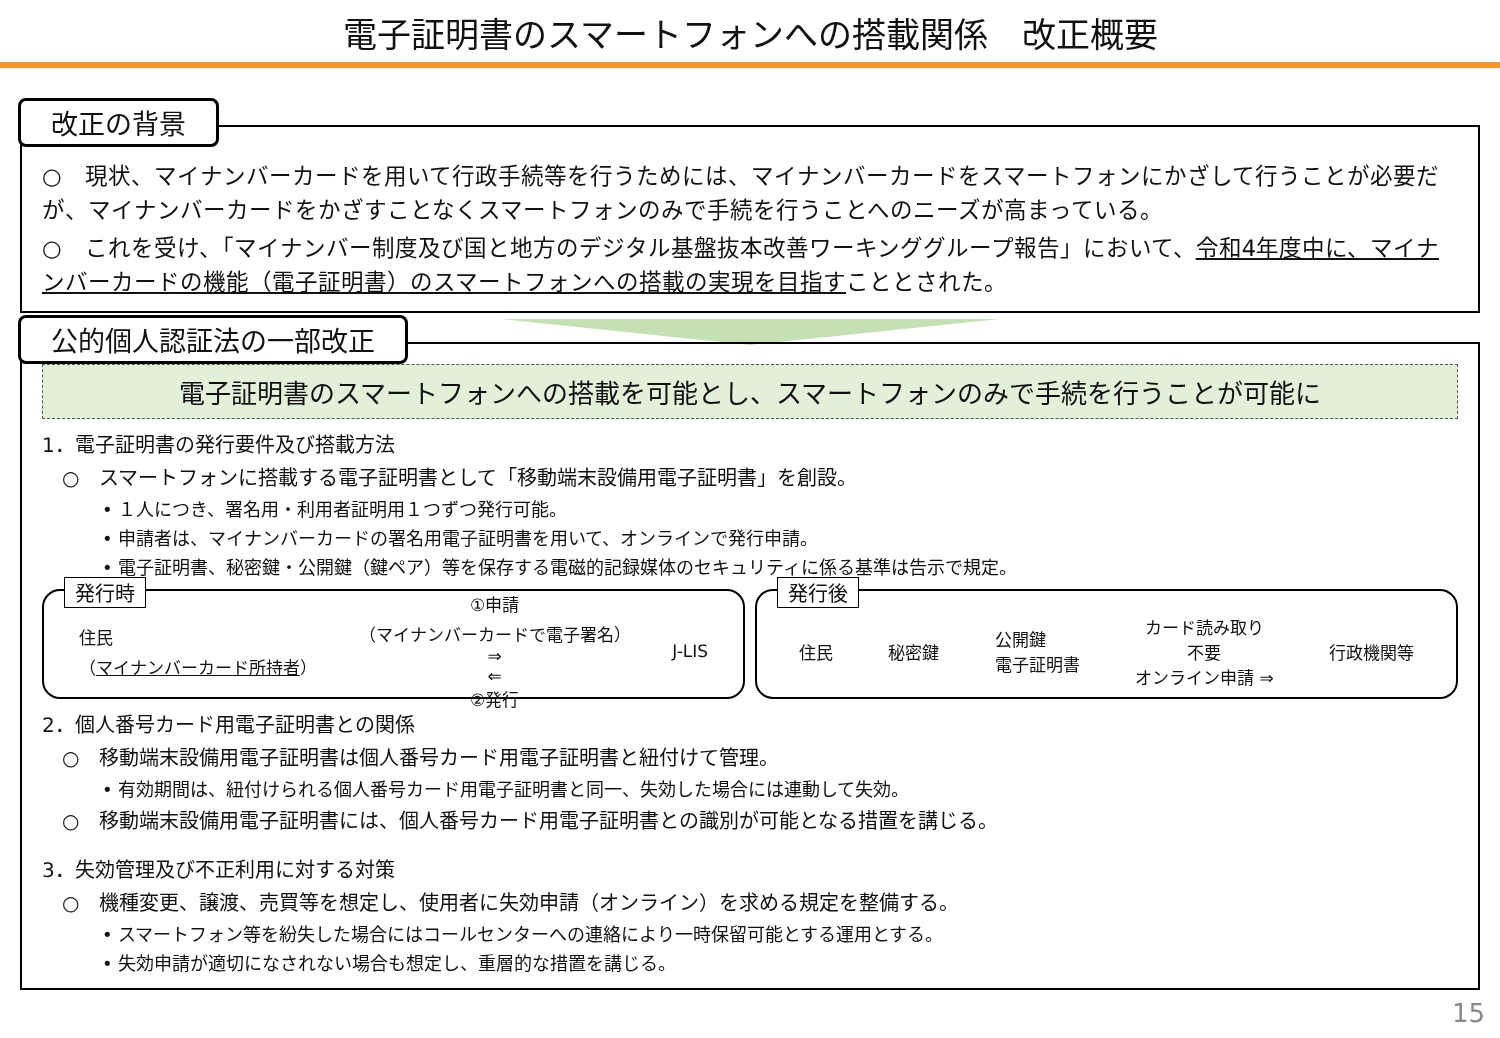電子証明書のスマートフォンへの搭載関係　改正概要
改正の背景
○　現状、マイナンバーカードを用いて行政手続等を行うためには、マイナンバーカードをスマートフォンにかざして行うことが必要だが、マイナンバーカードをかざすことなくスマートフォンのみで手続を行うことへのニーズが高まっている。
○　これを受け、「マイナンバー制度及び国と地方のデジタル基盤抜本改善ワーキンググループ報告」において、令和4年度中に、マイナンバーカードの機能（電子証明書）のスマートフォンへの搭載の実現を目指すこととされた。
公的個人認証法の一部改正
電子証明書のスマートフォンへの搭載を可能とし、スマートフォンのみで手続を行うことが可能に
1．電子証明書の発行要件及び搭載方法
○　スマートフォンに搭載する電子証明書として「移動端末設備用電子証明書」を創設。
• １人につき、署名用・利用者証明用１つずつ発行可能。
• 申請者は、マイナンバーカードの署名用電子証明書を用いて、オンラインで発行申請。
• 電子証明書、秘密鍵・公開鍵（鍵ペア）等を保存する電磁的記録媒体のセキュリティに係る基準は告示で規定。
発行時
住民
（マイナンバーカード所持者）
①申請
（マイナンバーカードで電子署名）
⇒
⇐
②発行
J-LIS
発行後
住民 秘密鍵
公開鍵
電子証明書
カード読み取り
不要
オンライン申請 ⇒
行政機関等
2．個人番号カード用電子証明書との関係
○　移動端末設備用電子証明書は個人番号カード用電子証明書と紐付けて管理。
• 有効期間は、紐付けられる個人番号カード用電子証明書と同一、失効した場合には連動して失効。
○　移動端末設備用電子証明書には、個人番号カード用電子証明書との識別が可能となる措置を講じる。
3．失効管理及び不正利用に対する対策
○　機種変更、譲渡、売買等を想定し、使用者に失効申請（オンライン）を求める規定を整備する。
• スマートフォン等を紛失した場合にはコールセンターへの連絡により一時保留可能とする運用とする。
• 失効申請が適切になされない場合も想定し、重層的な措置を講じる。
15